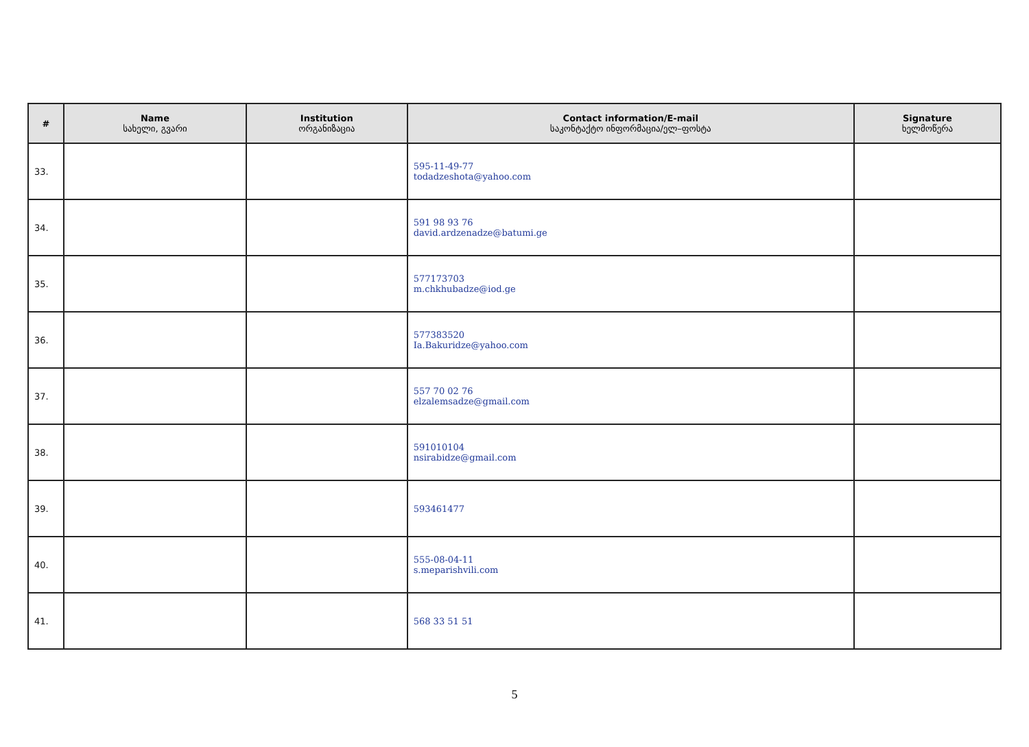| # | Name სახელი, გვარი | Institution ორგანიზაცია | Contact information/E-mail საკონტაქტო ინფორმაცია/ელ–ფოსტა | Signature ხელმოწერა |
| --- | --- | --- | --- | --- |
| 33. | | | 595-11-49-77 todadzeshota@yahoo.com | |
| 34. | | | 591 98 93 76 david.ardzenadze@batumi.ge | |
| 35. | | | 577173703 m.chkhubadze@iod.ge | |
| 36. | | | 577383520 Ia.Bakuridze@yahoo.com | |
| 37. | | | 557 70 02 76 elzalemsadze@gmail.com | |
| 38. | | | 591010104 nsirabidze@gmail.com | |
| 39. | | | 593461477 | |
| 40. | | | 555-08-04-11 s.meparishvili.com | |
| 41. | | | 568 33 51 51 | |
5